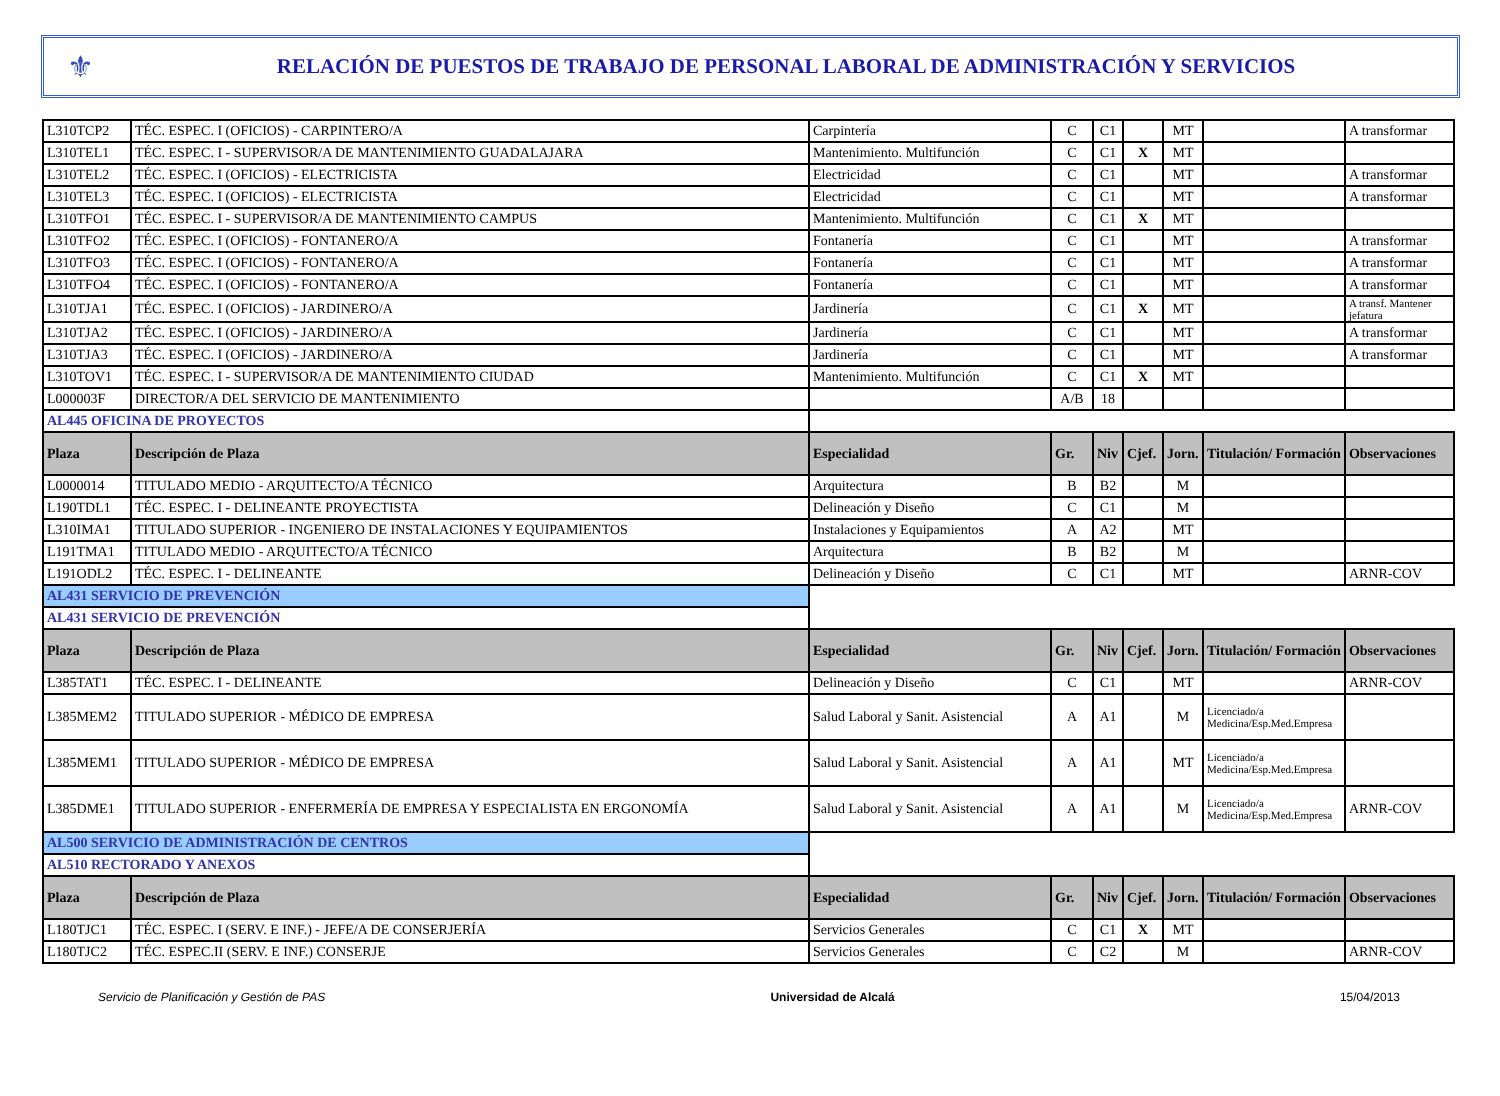⚜
RELACIÓN DE PUESTOS DE TRABAJO DE PERSONAL LABORAL DE ADMINISTRACIÓN Y SERVICIOS
| L310TCP2 | TÉC. ESPEC. I (OFICIOS) - CARPINTERO/A | Carpintería | C | C1 | | MT | | A transformar |
| L310TEL1 | TÉC. ESPEC. I - SUPERVISOR/A DE MANTENIMIENTO GUADALAJARA | Mantenimiento. Multifunción | C | C1 | X | MT | | |
| L310TEL2 | TÉC. ESPEC. I (OFICIOS) - ELECTRICISTA | Electricidad | C | C1 | | MT | | A transformar |
| L310TEL3 | TÉC. ESPEC. I (OFICIOS) - ELECTRICISTA | Electricidad | C | C1 | | MT | | A transformar |
| L310TFO1 | TÉC. ESPEC. I - SUPERVISOR/A DE MANTENIMIENTO CAMPUS | Mantenimiento. Multifunción | C | C1 | X | MT | | |
| L310TFO2 | TÉC. ESPEC. I (OFICIOS) - FONTANERO/A | Fontanería | C | C1 | | MT | | A transformar |
| L310TFO3 | TÉC. ESPEC. I (OFICIOS) - FONTANERO/A | Fontanería | C | C1 | | MT | | A transformar |
| L310TFO4 | TÉC. ESPEC. I (OFICIOS) - FONTANERO/A | Fontanería | C | C1 | | MT | | A transformar |
| L310TJA1 | TÉC. ESPEC. I (OFICIOS) - JARDINERO/A | Jardinería | C | C1 | X | MT | | A transf. Mantener jefatura |
| L310TJA2 | TÉC. ESPEC. I (OFICIOS) - JARDINERO/A | Jardinería | C | C1 | | MT | | A transformar |
| L310TJA3 | TÉC. ESPEC. I (OFICIOS) - JARDINERO/A | Jardinería | C | C1 | | MT | | A transformar |
| L310TOV1 | TÉC. ESPEC. I - SUPERVISOR/A DE MANTENIMIENTO CIUDAD | Mantenimiento. Multifunción | C | C1 | X | MT | | |
| L000003F | DIRECTOR/A DEL SERVICIO DE MANTENIMIENTO | | A/B | 18 | | | | |
| AL445 OFICINA DE PROYECTOS | | | | | | | | |
| Plaza | Descripción de Plaza | Especialidad | Gr. | Niv | Cjef. | Jorn. | Titulación/ Formación | Observaciones |
| L0000014 | TITULADO MEDIO - ARQUITECTO/A TÉCNICO | Arquitectura | B | B2 | | M | | |
| L190TDL1 | TÉC. ESPEC. I - DELINEANTE PROYECTISTA | Delineación y Diseño | C | C1 | | M | | |
| L310IMA1 | TITULADO SUPERIOR - INGENIERO DE INSTALACIONES Y EQUIPAMIENTOS | Instalaciones y Equipamientos | A | A2 | | MT | | |
| L191TMA1 | TITULADO MEDIO - ARQUITECTO/A TÉCNICO | Arquitectura | B | B2 | | M | | |
| L191ODL2 | TÉC. ESPEC. I - DELINEANTE | Delineación y Diseño | C | C1 | | MT | | ARNR-COV |
| AL431 SERVICIO DE PREVENCIÓN | | | | | | | | |
| AL431 SERVICIO DE PREVENCIÓN | | | | | | | | |
| Plaza | Descripción de Plaza | Especialidad | Gr. | Niv | Cjef. | Jorn. | Titulación/ Formación | Observaciones |
| L385TAT1 | TÉC. ESPEC. I - DELINEANTE | Delineación y Diseño | C | C1 | | MT | | ARNR-COV |
| L385MEM2 | TITULADO SUPERIOR - MÉDICO DE EMPRESA | Salud Laboral y Sanit. Asistencial | A | A1 | | M | Licenciado/a Medicina/Esp.Med.Empresa | |
| L385MEM1 | TITULADO SUPERIOR - MÉDICO DE EMPRESA | Salud Laboral y Sanit. Asistencial | A | A1 | | MT | Licenciado/a Medicina/Esp.Med.Empresa | |
| L385DME1 | TITULADO SUPERIOR - ENFERMERÍA DE EMPRESA Y ESPECIALISTA EN ERGONOMÍA | Salud Laboral y Sanit. Asistencial | A | A1 | | M | Licenciado/a Medicina/Esp.Med.Empresa | ARNR-COV |
| AL500 SERVICIO DE ADMINISTRACIÓN DE CENTROS | | | | | | | | |
| AL510 RECTORADO Y ANEXOS | | | | | | | | |
| Plaza | Descripción de Plaza | Especialidad | Gr. | Niv | Cjef. | Jorn. | Titulación/ Formación | Observaciones |
| L180TJC1 | TÉC. ESPEC. I (SERV. E INF.) - JEFE/A DE CONSERJERÍA | Servicios Generales | C | C1 | X | MT | | |
| L180TJC2 | TÉC. ESPEC.II (SERV. E INF.) CONSERJE | Servicios Generales | C | C2 | | M | | ARNR-COV |
Servicio de Planificación y Gestión de PAS Universidad de Alcalá 15/04/2013